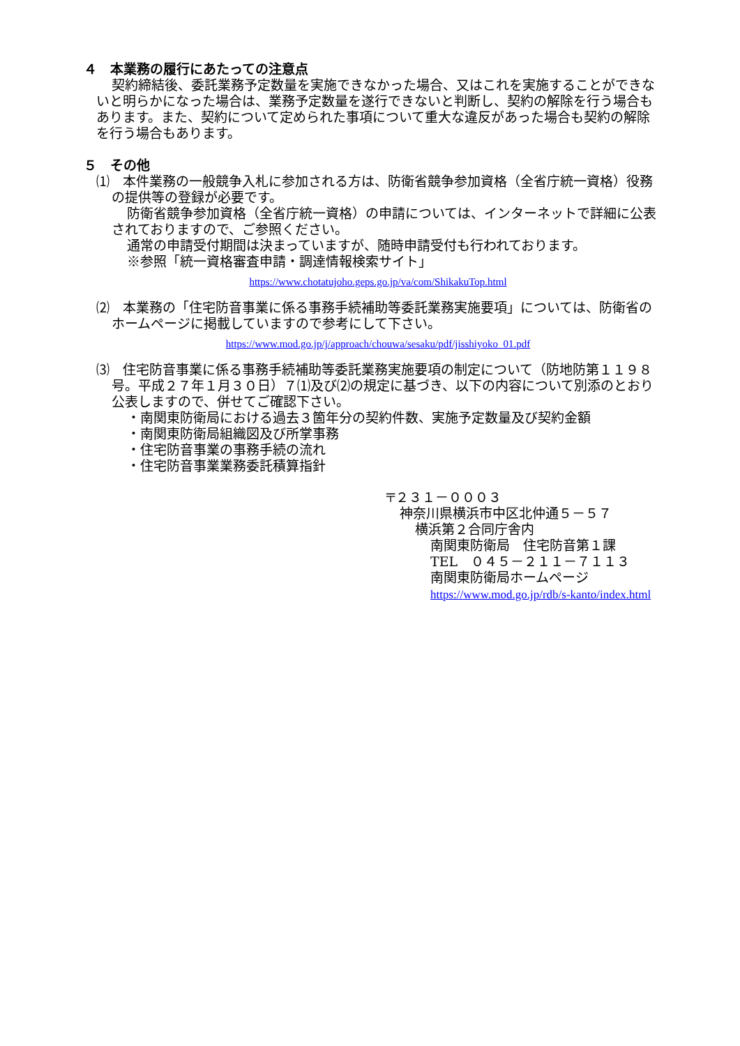４　本業務の履行にあたっての注意点
契約締結後、委託業務予定数量を実施できなかった場合、又はこれを実施することができないと明らかになった場合は、業務予定数量を遂行できないと判断し、契約の解除を行う場合もあります。また、契約について定められた事項について重大な違反があった場合も契約の解除を行う場合もあります。
５　その他
⑴　本件業務の一般競争入札に参加される方は、防衛省競争参加資格（全省庁統一資格）役務の提供等の登録が必要です。
防衛省競争参加資格（全省庁統一資格）の申請については、インターネットで詳細に公表されておりますので、ご参照ください。
通常の申請受付期間は決まっていますが、随時申請受付も行われております。
※参照「統一資格審査申請・調達情報検索サイト」
https://www.chotatujoho.geps.go.jp/va/com/ShikakuTop.html
⑵　本業務の「住宅防音事業に係る事務手続補助等委託業務実施要項」については、防衛省のホームページに掲載していますので参考にして下さい。
https://www.mod.go.jp/j/approach/chouwa/sesaku/pdf/jisshiyoko_01.pdf
⑶　住宅防音事業に係る事務手続補助等委託業務実施要項の制定について（防地防第１１９８号。平成２７年１月３０日）７⑴及び⑵の規定に基づき、以下の内容について別添のとおり公表しますので、併せてご確認下さい。
・南関東防衛局における過去３箇年分の契約件数、実施予定数量及び契約金額
・南関東防衛局組織図及び所掌事務
・住宅防音事業の事務手続の流れ
・住宅防音事業業務委託積算指針
〒２３１－０００３
神奈川県横浜市中区北仲通５－５７
横浜第２合同庁舎内
南関東防衛局　住宅防音第１課
TEL　０４５－２１１－７１１３
南関東防衛局ホームページ
https://www.mod.go.jp/rdb/s-kanto/index.html